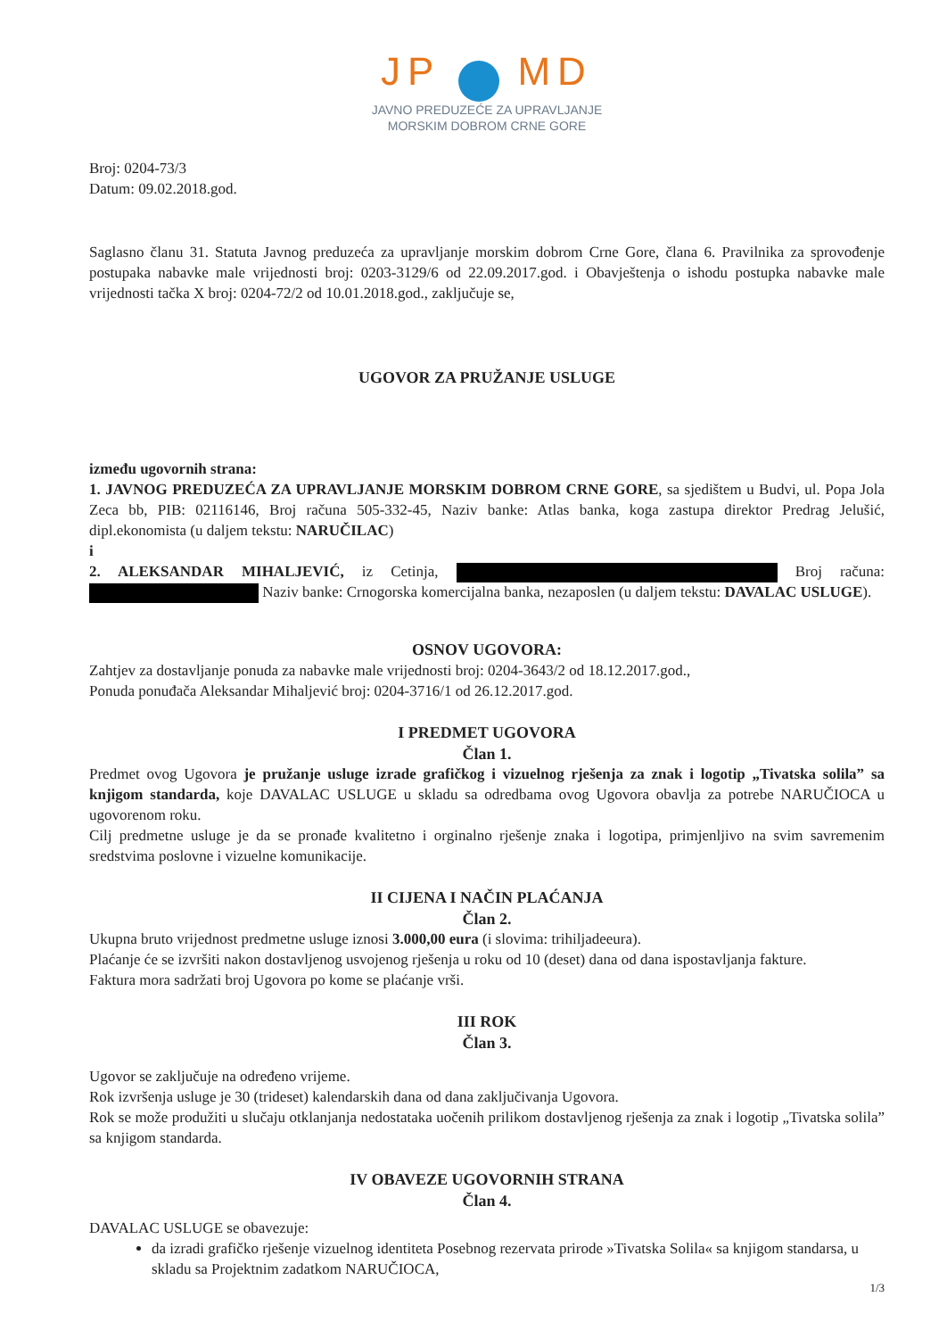JP MD
JAVNO PREDUZEĆE ZA UPRAVLJANJE
MORSKIM DOBROM CRNE GORE
Broj: 0204-73/3
Datum: 09.02.2018.god.
Saglasno članu 31. Statuta Javnog preduzeća za upravljanje morskim dobrom Crne Gore, člana 6. Pravilnika za sprovođenje postupaka nabavke male vrijednosti broj: 0203-3129/6 od 22.09.2017.god. i Obavještenja o ishodu postupka nabavke male vrijednosti tačka X broj: 0204-72/2 od 10.01.2018.god., zaključuje se,
UGOVOR ZA PRUŽANJE USLUGE
između ugovornih strana:
1. JAVNOG PREDUZEĆA ZA UPRAVLJANJE MORSKIM DOBROM CRNE GORE, sa sjedištem u Budvi, ul. Popa Jola Zeca bb, PIB: 02116146, Broj računa 505-332-45, Naziv banke: Atlas banka, koga zastupa direktor Predrag Jelušić, dipl.ekonomista (u daljem tekstu: NARUČILAC)
i
2. ALEKSANDAR MIHALJEVIĆ, iz Cetinja, Broj računa: Naziv banke: Crnogorska komercijalna banka, nezaposlen (u daljem tekstu: DAVALAC USLUGE).
OSNOV UGOVORA:
Zahtjev za dostavljanje ponuda za nabavke male vrijednosti broj: 0204-3643/2 od 18.12.2017.god.,
Ponuda ponuđača Aleksandar Mihaljević broj: 0204-3716/1 od 26.12.2017.god.
I PREDMET UGOVORA
Član 1.
Predmet ovog Ugovora je pružanje usluge izrade grafičkog i vizuelnog rješenja za znak i logotip „Tivatska solila” sa knjigom standarda, koje DAVALAC USLUGE u skladu sa odredbama ovog Ugovora obavlja za potrebe NARUČIOCA u ugovorenom roku.
Cilj predmetne usluge je da se pronađe kvalitetno i orginalno rješenje znaka i logotipa, primjenljivo na svim savremenim sredstvima poslovne i vizuelne komunikacije.
II CIJENA I NAČIN PLAĆANJA
Član 2.
Ukupna bruto vrijednost predmetne usluge iznosi 3.000,00 eura (i slovima: trihiljadeeura).
Plaćanje će se izvršiti nakon dostavljenog usvojenog rješenja u roku od 10 (deset) dana od dana ispostavljanja fakture.
Faktura mora sadržati broj Ugovora po kome se plaćanje vrši.
III ROK
Član 3.
Ugovor se zaključuje na određeno vrijeme.
Rok izvršenja usluge je 30 (trideset) kalendarskih dana od dana zaključivanja Ugovora.
Rok se može produžiti u slučaju otklanjanja nedostataka uočenih prilikom dostavljenog rješenja za znak i logotip „Tivatska solila” sa knjigom standarda.
IV OBAVEZE UGOVORNIH STRANA
Član 4.
DAVALAC USLUGE se obavezuje:
da izradi grafičko rješenje vizuelnog identiteta Posebnog rezervata prirode »Tivatska Solila« sa knjigom standarsa, u skladu sa Projektnim zadatkom NARUČIOCA,
1/3